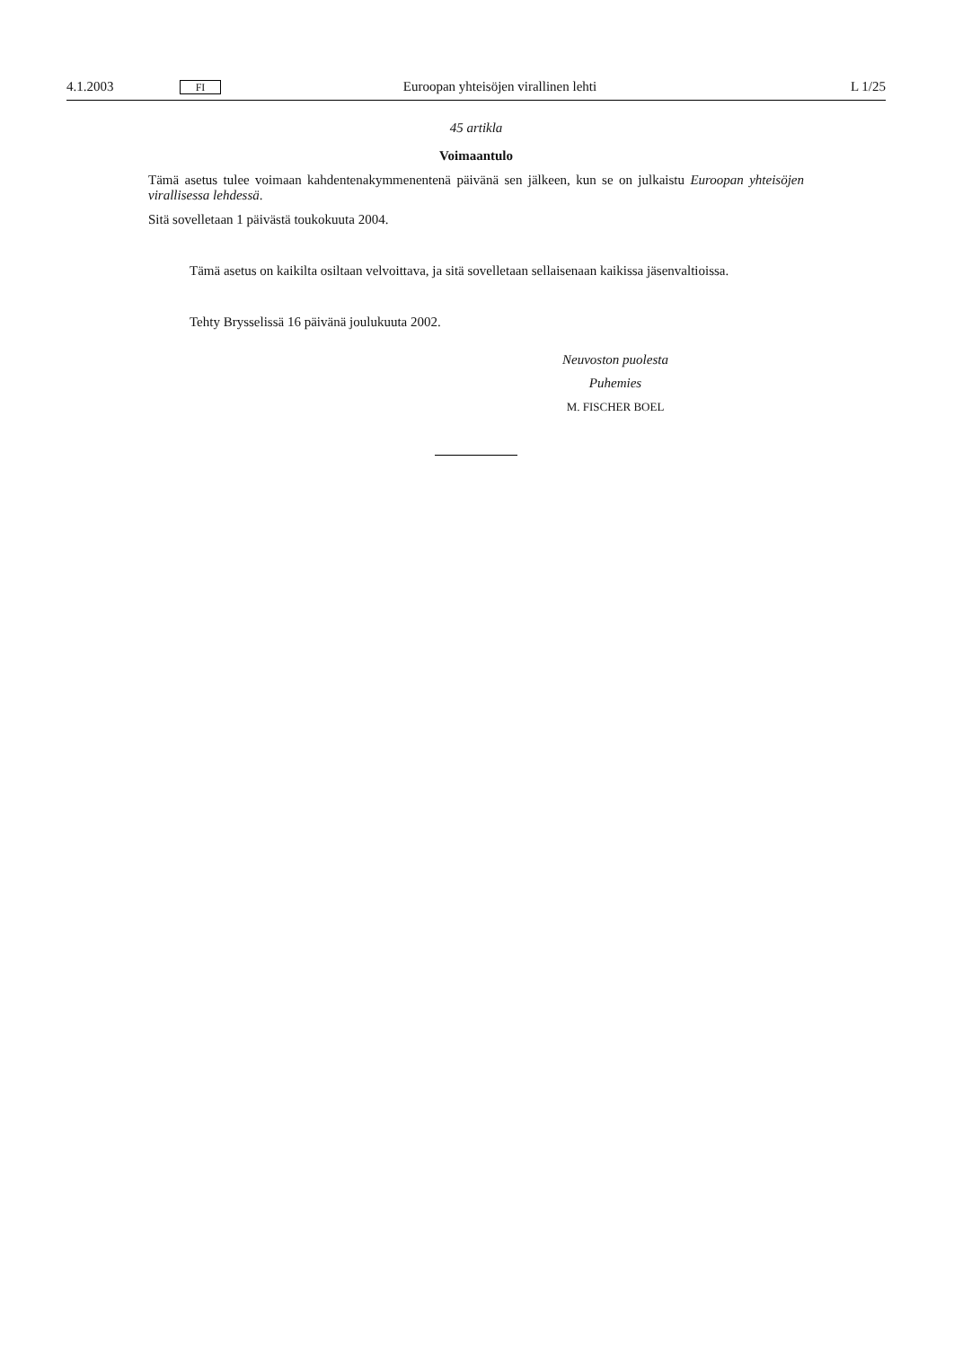4.1.2003 FI Euroopan yhteisöjen virallinen lehti L 1/25
45 artikla
Voimaantulo
Tämä asetus tulee voimaan kahdentenakymmenentenä päivänä sen jälkeen, kun se on julkaistu Euroopan yhteisöjen virallisessa lehdessä.
Sitä sovelletaan 1 päivästä toukokuuta 2004.
Tämä asetus on kaikilta osiltaan velvoittava, ja sitä sovelletaan sellaisenaan kaikissa jäsenvaltioissa.
Tehty Brysselissä 16 päivänä joulukuuta 2002.
Neuvoston puolesta
Puhemies
M. FISCHER BOEL